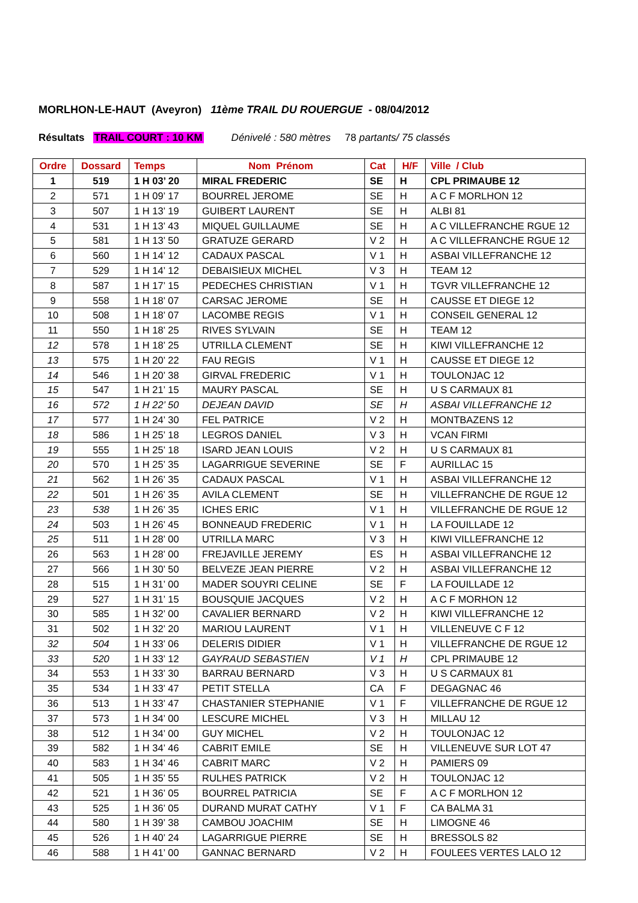MORLHON-LE-HAUT (Aveyron) 11ème TRAIL DU ROUERGUE - 08/04/2012
Résultats TRAIL COURT : 10 KM Dénivelé : 580 mètres 78 partants/ 75 classés
| Ordre | Dossard | Temps | Nom Prénom | Cat | H/F | Ville / Club |
| --- | --- | --- | --- | --- | --- | --- |
| 1 | 519 | 1 H 03’ 20 | MIRAL FREDERIC | SE | H | CPL PRIMAUBE 12 |
| 2 | 571 | 1 H 09’ 17 | BOURREL JEROME | SE | H | A C F MORLHON 12 |
| 3 | 507 | 1 H 13’ 19 | GUIBERT LAURENT | SE | H | ALBI 81 |
| 4 | 531 | 1 H 13’ 43 | MIQUEL GUILLAUME | SE | H | A C VILLEFRANCHE RGUE 12 |
| 5 | 581 | 1 H 13’ 50 | GRATUZE GERARD | V 2 | H | A C VILLEFRANCHE RGUE 12 |
| 6 | 560 | 1 H 14’ 12 | CADAUX PASCAL | V 1 | H | ASBAI VILLEFRANCHE 12 |
| 7 | 529 | 1 H 14’ 12 | DEBAISIEUX MICHEL | V 3 | H | TEAM 12 |
| 8 | 587 | 1 H 17’ 15 | PEDECHES CHRISTIAN | V 1 | H | TGVR VILLEFRANCHE 12 |
| 9 | 558 | 1 H 18’ 07 | CARSAC JEROME | SE | H | CAUSSE ET DIEGE 12 |
| 10 | 508 | 1 H 18’ 07 | LACOMBE REGIS | V 1 | H | CONSEIL GENERAL 12 |
| 11 | 550 | 1 H 18’ 25 | RIVES SYLVAIN | SE | H | TEAM 12 |
| 12 | 578 | 1 H 18’ 25 | UTRILLA CLEMENT | SE | H | KIWI VILLEFRANCHE 12 |
| 13 | 575 | 1 H 20’ 22 | FAU REGIS | V 1 | H | CAUSSE ET DIEGE 12 |
| 14 | 546 | 1 H 20’ 38 | GIRVAL FREDERIC | V 1 | H | TOULONJAC 12 |
| 15 | 547 | 1 H 21’ 15 | MAURY PASCAL | SE | H | U S CARMAUX 81 |
| 16 | 572 | 1 H 22’ 50 | DEJEAN DAVID | SE | H | ASBAI VILLEFRANCHE 12 |
| 17 | 577 | 1 H 24’ 30 | FEL PATRICE | V 2 | H | MONTBAZENS 12 |
| 18 | 586 | 1 H 25’ 18 | LEGROS DANIEL | V 3 | H | VCAN FIRMI |
| 19 | 555 | 1 H 25’ 18 | ISARD JEAN LOUIS | V 2 | H | U S CARMAUX 81 |
| 20 | 570 | 1 H 25’ 35 | LAGARRIGUE SEVERINE | SE | F | AURILLAC 15 |
| 21 | 562 | 1 H 26’ 35 | CADAUX PASCAL | V 1 | H | ASBAI VILLEFRANCHE 12 |
| 22 | 501 | 1 H 26’ 35 | AVILA CLEMENT | SE | H | VILLEFRANCHE DE RGUE 12 |
| 23 | 538 | 1 H 26’ 35 | ICHES ERIC | V 1 | H | VILLEFRANCHE DE RGUE 12 |
| 24 | 503 | 1 H 26’ 45 | BONNEAUD FREDERIC | V 1 | H | LA FOUILLADE 12 |
| 25 | 511 | 1 H 28’ 00 | UTRILLA MARC | V 3 | H | KIWI VILLEFRANCHE 12 |
| 26 | 563 | 1 H 28’ 00 | FREJAVILLE JEREMY | ES | H | ASBAI VILLEFRANCHE 12 |
| 27 | 566 | 1 H 30’ 50 | BELVEZE JEAN PIERRE | V 2 | H | ASBAI VILLEFRANCHE 12 |
| 28 | 515 | 1 H 31’ 00 | MADER SOUYRI CELINE | SE | F | LA FOUILLADE 12 |
| 29 | 527 | 1 H 31’ 15 | BOUSQUIE JACQUES | V 2 | H | A C F MORHON 12 |
| 30 | 585 | 1 H 32’ 00 | CAVALIER BERNARD | V 2 | H | KIWI VILLEFRANCHE 12 |
| 31 | 502 | 1 H 32’ 20 | MARIOU LAURENT | V 1 | H | VILLENEUVE C F 12 |
| 32 | 504 | 1 H 33’ 06 | DELERIS DIDIER | V 1 | H | VILLEFRANCHE DE RGUE 12 |
| 33 | 520 | 1 H 33’ 12 | GAYRAUD SEBASTIEN | V 1 | H | CPL PRIMAUBE 12 |
| 34 | 553 | 1 H 33’ 30 | BARRAU BERNARD | V 3 | H | U S CARMAUX 81 |
| 35 | 534 | 1 H 33’ 47 | PETIT STELLA | CA | F | DEGAGNAC 46 |
| 36 | 513 | 1 H 33’ 47 | CHASTANIER STEPHANIE | V 1 | F | VILLEFRANCHE DE RGUE 12 |
| 37 | 573 | 1 H 34’ 00 | LESCURE MICHEL | V 3 | H | MILLAU 12 |
| 38 | 512 | 1 H 34’ 00 | GUY MICHEL | V 2 | H | TOULONJAC 12 |
| 39 | 582 | 1 H 34’ 46 | CABRIT EMILE | SE | H | VILLENEUVE SUR LOT 47 |
| 40 | 583 | 1 H 34’ 46 | CABRIT MARC | V 2 | H | PAMIERS 09 |
| 41 | 505 | 1 H 35’ 55 | RULHES PATRICK | V 2 | H | TOULONJAC 12 |
| 42 | 521 | 1 H 36’ 05 | BOURREL PATRICIA | SE | F | A C F MORLHON 12 |
| 43 | 525 | 1 H 36’ 05 | DURAND MURAT CATHY | V 1 | F | CA BALMA 31 |
| 44 | 580 | 1 H 39’ 38 | CAMBOU JOACHIM | SE | H | LIMOGNE 46 |
| 45 | 526 | 1 H 40’ 24 | LAGARRIGUE PIERRE | SE | H | BRESSOLS 82 |
| 46 | 588 | 1 H 41’ 00 | GANNAC BERNARD | V 2 | H | FOULEES VERTES LALO 12 |